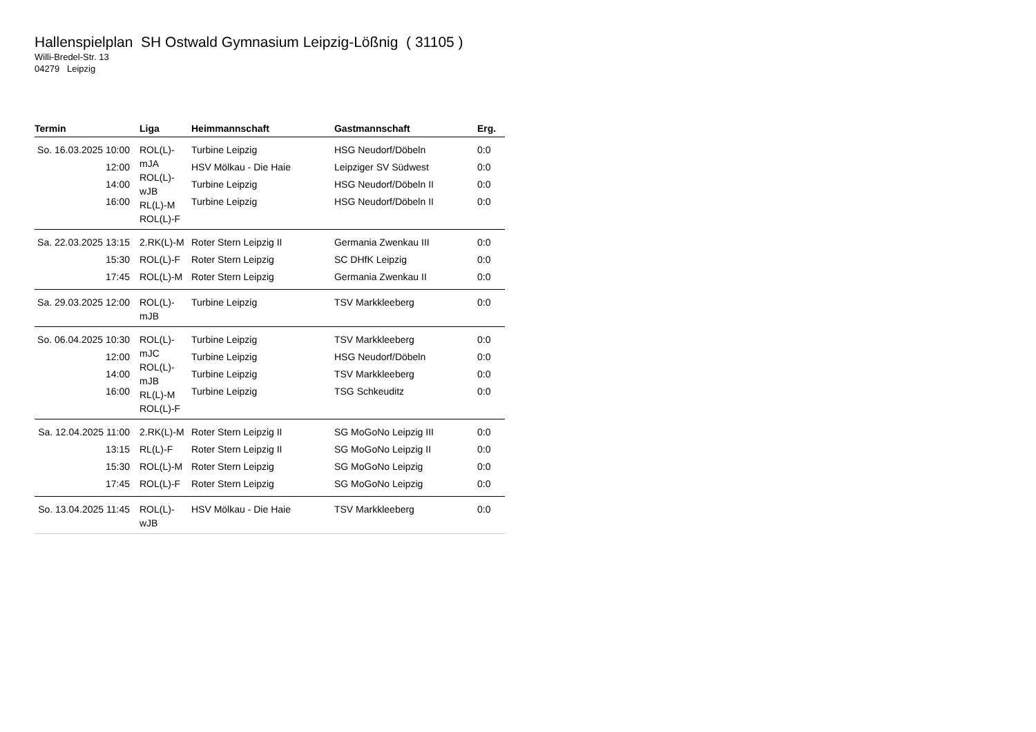Hallenspielplan SH Ostwald Gymnasium Leipzig-Lößnig ( 31105 )
Willi-Bredel-Str. 13
04279 Leipzig
| Termin | Liga | Heimmannschaft | Gastmannschaft | Erg. |
| --- | --- | --- | --- | --- |
| So. 16.03.2025 10:00 12:00 14:00 16:00 | ROL(L)- mJA ROL(L)- wJB RL(L)-M ROL(L)-F | Turbine Leipzig HSV Mölkau - Die Haie Turbine Leipzig Turbine Leipzig | HSG Neudorf/Döbeln Leipziger SV Südwest HSG Neudorf/Döbeln II HSG Neudorf/Döbeln II | 0:0 0:0 0:0 0:0 |
| Sa. 22.03.2025 13:15 15:30 17:45 | 2.RK(L)-M ROL(L)-F ROL(L)-M | Roter Stern Leipzig II Roter Stern Leipzig Roter Stern Leipzig | Germania Zwenkau III SC DHfK Leipzig Germania Zwenkau II | 0:0 0:0 0:0 |
| Sa. 29.03.2025 12:00 | ROL(L)- mJB | Turbine Leipzig | TSV Markkleeberg | 0:0 |
| So. 06.04.2025 10:30 12:00 14:00 16:00 | ROL(L)- mJC ROL(L)- mJB RL(L)-M ROL(L)-F | Turbine Leipzig Turbine Leipzig Turbine Leipzig Turbine Leipzig | TSV Markkleeberg HSG Neudorf/Döbeln TSV Markkleeberg TSG Schkeuditz | 0:0 0:0 0:0 0:0 |
| Sa. 12.04.2025 11:00 13:15 15:30 17:45 | 2.RK(L)-M RL(L)-F ROL(L)-M ROL(L)-F | Roter Stern Leipzig II Roter Stern Leipzig II Roter Stern Leipzig Roter Stern Leipzig | SG MoGoNo Leipzig III SG MoGoNo Leipzig II SG MoGoNo Leipzig SG MoGoNo Leipzig | 0:0 0:0 0:0 0:0 |
| So. 13.04.2025 11:45 | ROL(L)- wJB | HSV Mölkau - Die Haie | TSV Markkleeberg | 0:0 |